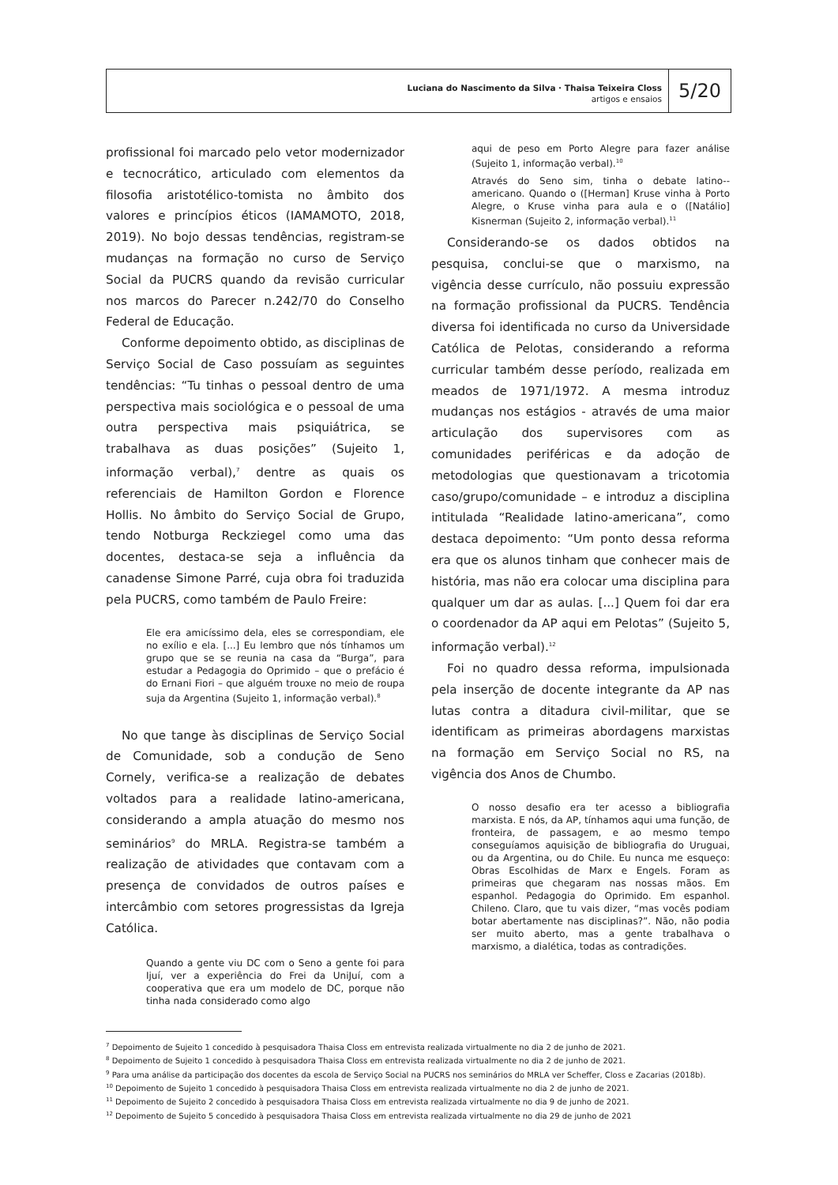Luciana do Nascimento da Silva · Thaisa Teixeira Closs
artigos e ensaios
5/20
profissional foi marcado pelo vetor modernizador e tecnocrático, articulado com elementos da filosofia aristotélico-tomista no âmbito dos valores e princípios éticos (IAMAMOTO, 2018, 2019). No bojo dessas tendências, registram-se mudanças na formação no curso de Serviço Social da PUCRS quando da revisão curricular nos marcos do Parecer n.242/70 do Conselho Federal de Educação.
Conforme depoimento obtido, as disciplinas de Serviço Social de Caso possuíam as seguintes tendências: “Tu tinhas o pessoal dentro de uma perspectiva mais sociológica e o pessoal de uma outra perspectiva mais psiquiátrica, se trabalhava as duas posições” (Sujeito 1, informação verbal),<sup>7</sup> dentre as quais os referenciais de Hamilton Gordon e Florence Hollis. No âmbito do Serviço Social de Grupo, tendo Notburga Reckziegel como uma das docentes, destaca-se seja a influência da canadense Simone Parré, cuja obra foi traduzida pela PUCRS, como também de Paulo Freire:
Ele era amicíssimo dela, eles se correspondiam, ele no exílio e ela. [...] Eu lembro que nós tínhamos um grupo que se se reunia na casa da “Burga”, para estudar a Pedagogia do Oprimido – que o prefácio é do Ernani Fiori – que alguém trouxe no meio de roupa suja da Argentina (Sujeito 1, informação verbal).<sup>8</sup>
No que tange às disciplinas de Serviço Social de Comunidade, sob a condução de Seno Cornely, verifica-se a realização de debates voltados para a realidade latino-americana, considerando a ampla atuação do mesmo nos seminários<sup>9</sup> do MRLA. Registra-se também a realização de atividades que contavam com a presença de convidados de outros países e intercâmbio com setores progressistas da Igreja Católica.
Quando a gente viu DC com o Seno a gente foi para Ijuí, ver a experiência do Frei da UniJuí, com a cooperativa que era um modelo de DC, porque não tinha nada considerado como algo
aqui de peso em Porto Alegre para fazer análise (Sujeito 1, informação verbal).<sup>10</sup>
Através do Seno sim, tinha o debate latino--americano. Quando o ([Herman] Kruse vinha à Porto Alegre, o Kruse vinha para aula e o ([Natálio] Kisnerman (Sujeito 2, informação verbal).<sup>11</sup>
Considerando-se os dados obtidos na pesquisa, conclui-se que o marxismo, na vigência desse currículo, não possuiu expressão na formação profissional da PUCRS. Tendência diversa foi identificada no curso da Universidade Católica de Pelotas, considerando a reforma curricular também desse período, realizada em meados de 1971/1972. A mesma introduz mudanças nos estágios - através de uma maior articulação dos supervisores com as comunidades periféricas e da adoção de metodologias que questionavam a tricotomia caso/grupo/comunidade – e introduz a disciplina intitulada “Realidade latino-americana”, como destaca depoimento: “Um ponto dessa reforma era que os alunos tinham que conhecer mais de história, mas não era colocar uma disciplina para qualquer um dar as aulas. [...] Quem foi dar era o coordenador da AP aqui em Pelotas” (Sujeito 5, informação verbal).<sup>12</sup>
Foi no quadro dessa reforma, impulsionada pela inserção de docente integrante da AP nas lutas contra a ditadura civil-militar, que se identificam as primeiras abordagens marxistas na formação em Serviço Social no RS, na vigência dos Anos de Chumbo.
O nosso desafio era ter acesso a bibliografia marxista. E nós, da AP, tínhamos aqui uma função, de fronteira, de passagem, e ao mesmo tempo conseguíamos aquisição de bibliografia do Uruguai, ou da Argentina, ou do Chile. Eu nunca me esqueço: Obras Escolhidas de Marx e Engels. Foram as primeiras que chegaram nas nossas mãos. Em espanhol. Pedagogia do Oprimido. Em espanhol. Chileno. Claro, que tu vais dizer, “mas vocês podiam botar abertamente nas disciplinas?”. Não, não podia ser muito aberto, mas a gente trabalhava o marxismo, a dialética, todas as contradições.
<sup>7</sup> Depoimento de Sujeito 1 concedido à pesquisadora Thaisa Closs em entrevista realizada virtualmente no dia 2 de junho de 2021.
<sup>8</sup> Depoimento de Sujeito 1 concedido à pesquisadora Thaisa Closs em entrevista realizada virtualmente no dia 2 de junho de 2021.
<sup>9</sup> Para uma análise da participação dos docentes da escola de Serviço Social na PUCRS nos seminários do MRLA ver Scheffer, Closs e Zacarias (2018b).
<sup>10</sup> Depoimento de Sujeito 1 concedido à pesquisadora Thaisa Closs em entrevista realizada virtualmente no dia 2 de junho de 2021.
<sup>11</sup> Depoimento de Sujeito 2 concedido à pesquisadora Thaisa Closs em entrevista realizada virtualmente no dia 9 de junho de 2021.
<sup>12</sup> Depoimento de Sujeito 5 concedido à pesquisadora Thaisa Closs em entrevista realizada virtualmente no dia 29 de junho de 2021